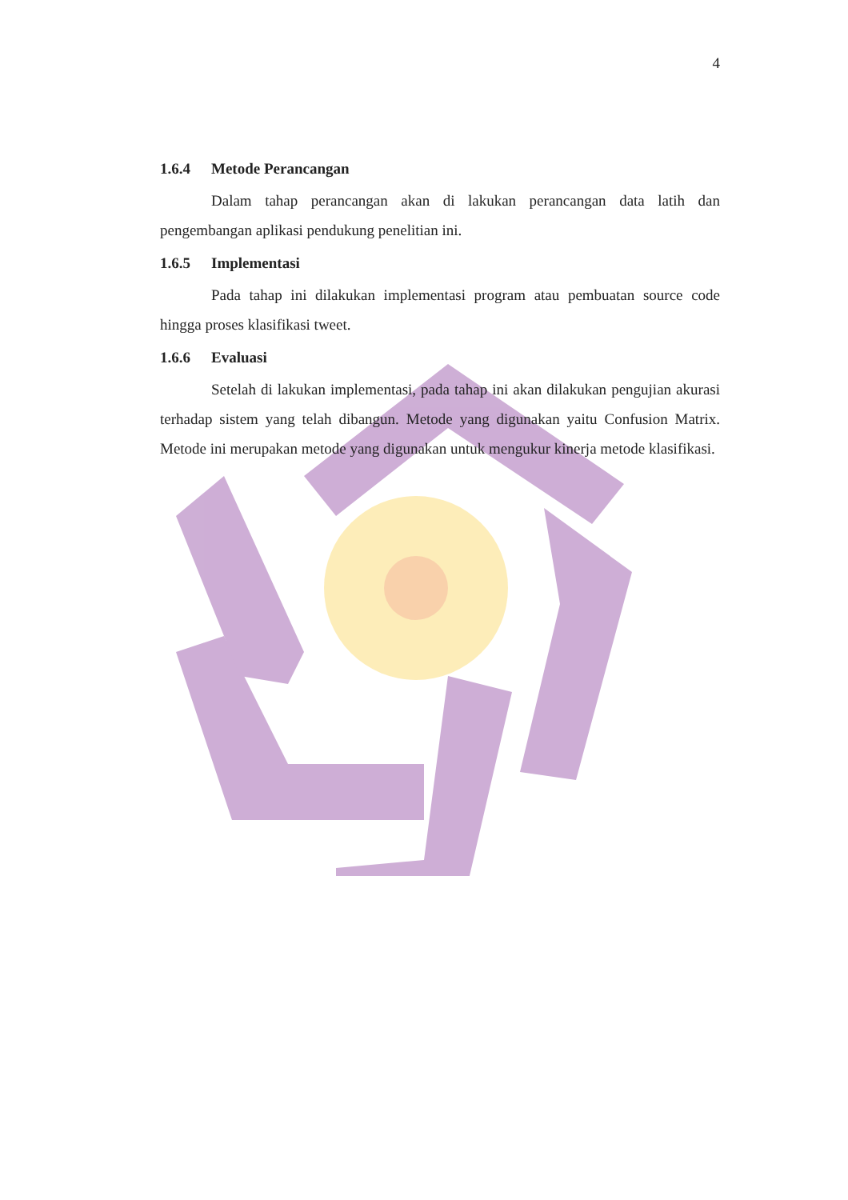4
1.6.4 Metode Perancangan
Dalam tahap perancangan akan di lakukan perancangan data latih dan pengembangan aplikasi pendukung penelitian ini.
1.6.5 Implementasi
Pada tahap ini dilakukan implementasi program atau pembuatan source code hingga proses klasifikasi tweet.
1.6.6 Evaluasi
Setelah di lakukan implementasi, pada tahap ini akan dilakukan pengujian akurasi terhadap sistem yang telah dibangun. Metode yang digunakan yaitu Confusion Matrix. Metode ini merupakan metode yang digunakan untuk mengukur kinerja metode klasifikasi.